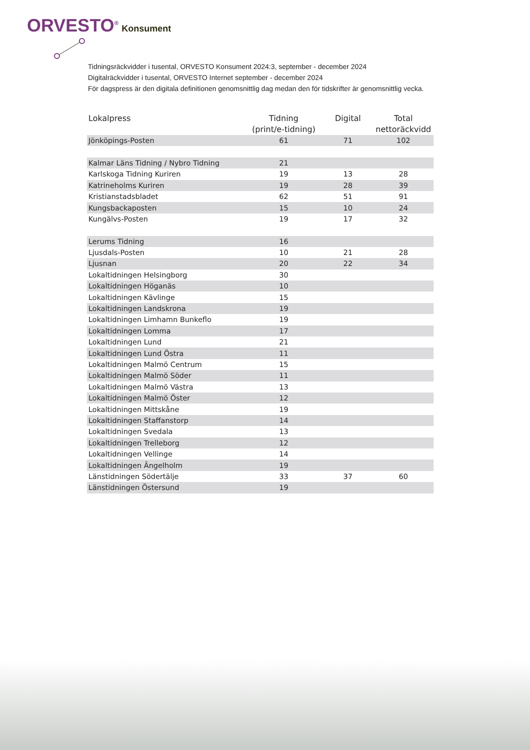ORVESTO<sup>®</sup> Konsument
Tidningsräckvidder i tusental, ORVESTO Konsument 2024:3, september - december 2024
Digitalräckvidder i tusental, ORVESTO Internet september - december 2024
För dagspress är den digitala definitionen genomsnittlig dag medan den för tidskrifter är genomsnittlig vecka.
| Lokalpress | Tidning (print/e-tidning) | Digital | Total nettoräckvidd |
| --- | --- | --- | --- |
| Jönköpings-Posten | 61 | 71 | 102 |
| Kalmar Läns Tidning / Nybro Tidning | 21 | | |
| Karlskoga Tidning Kuriren | 19 | 13 | 28 |
| Katrineholms Kuriren | 19 | 28 | 39 |
| Kristianstadsbladet | 62 | 51 | 91 |
| Kungsbackaposten | 15 | 10 | 24 |
| Kungälvs-Posten | 19 | 17 | 32 |
| Lerums Tidning | 16 | | |
| Ljusdals-Posten | 10 | 21 | 28 |
| Ljusnan | 20 | 22 | 34 |
| Lokaltidningen Helsingborg | 30 | | |
| Lokaltidningen Höganäs | 10 | | |
| Lokaltidningen Kävlinge | 15 | | |
| Lokaltidningen Landskrona | 19 | | |
| Lokaltidningen Limhamn Bunkeflo | 19 | | |
| Lokaltidningen Lomma | 17 | | |
| Lokaltidningen Lund | 21 | | |
| Lokaltidningen Lund Östra | 11 | | |
| Lokaltidningen Malmö Centrum | 15 | | |
| Lokaltidningen Malmö Söder | 11 | | |
| Lokaltidningen Malmö Västra | 13 | | |
| Lokaltidningen Malmö Öster | 12 | | |
| Lokaltidningen Mittskåne | 19 | | |
| Lokaltidningen Staffanstorp | 14 | | |
| Lokaltidningen Svedala | 13 | | |
| Lokaltidningen Trelleborg | 12 | | |
| Lokaltidningen Vellinge | 14 | | |
| Lokaltidningen Ängelholm | 19 | | |
| Länstidningen Södertälje | 33 | 37 | 60 |
| Länstidningen Östersund | 19 | | |